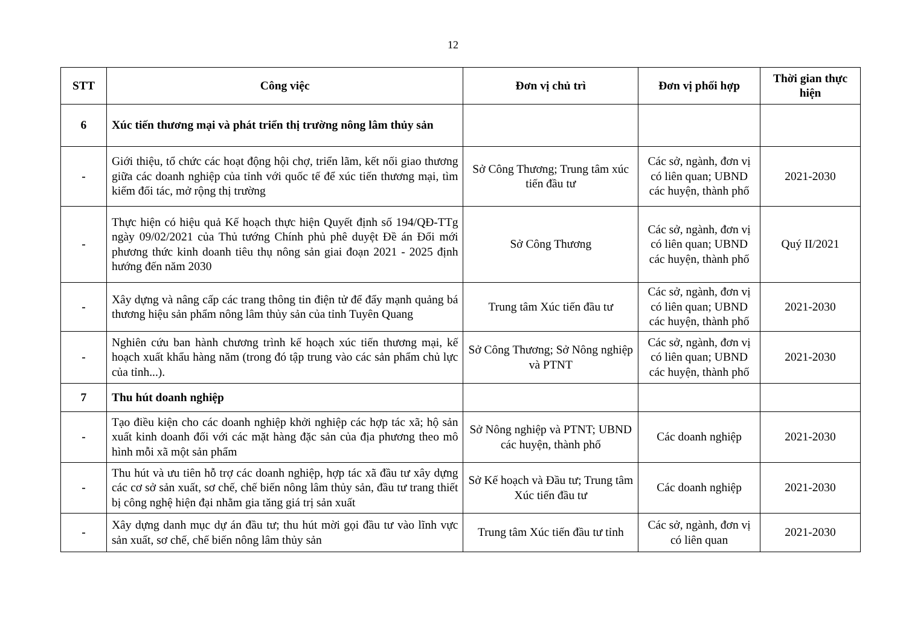12
| STT | Công việc | Đơn vị chủ trì | Đơn vị phối hợp | Thời gian thực hiện |
| --- | --- | --- | --- | --- |
| 6 | Xúc tiến thương mại và phát triển thị trường nông lâm thủy sản | | | |
| - | Giới thiệu, tổ chức các hoạt động hội chợ, triển lãm, kết nối giao thương giữa các doanh nghiệp của tỉnh với quốc tế để xúc tiến thương mại, tìm kiếm đối tác, mở rộng thị trường | Sở Công Thương; Trung tâm xúc tiến đầu tư | Các sở, ngành, đơn vị có liên quan; UBND các huyện, thành phố | 2021-2030 |
| - | Thực hiện có hiệu quả Kế hoạch thực hiện Quyết định số 194/QĐ-TTg ngày 09/02/2021 của Thủ tướng Chính phủ phê duyệt Đề án Đổi mới phương thức kinh doanh tiêu thụ nông sản giai đoạn 2021 - 2025 định hướng đến năm 2030 | Sở Công Thương | Các sở, ngành, đơn vị có liên quan; UBND các huyện, thành phố | Quý II/2021 |
| - | Xây dựng và nâng cấp các trang thông tin điện tử để đẩy mạnh quảng bá thương hiệu sản phẩm nông lâm thủy sản của tỉnh Tuyên Quang | Trung tâm Xúc tiến đầu tư | Các sở, ngành, đơn vị có liên quan; UBND các huyện, thành phố | 2021-2030 |
| - | Nghiên cứu ban hành chương trình kế hoạch xúc tiến thương mại, kế hoạch xuất khẩu hàng năm (trong đó tập trung vào các sản phẩm chủ lực của tỉnh...). | Sở Công Thương; Sở Nông nghiệp và PTNT | Các sở, ngành, đơn vị có liên quan; UBND các huyện, thành phố | 2021-2030 |
| 7 | Thu hút doanh nghiệp | | | |
| - | Tạo điều kiện cho các doanh nghiệp khởi nghiệp các hợp tác xã; hộ sản xuất kinh doanh đối với các mặt hàng đặc sản của địa phương theo mô hình mỗi xã một sản phẩm | Sở Nông nghiệp và PTNT; UBND các huyện, thành phố | Các doanh nghiệp | 2021-2030 |
| - | Thu hút và ưu tiên hỗ trợ các doanh nghiệp, hợp tác xã đầu tư xây dựng các cơ sở sản xuất, sơ chế, chế biến nông lâm thủy sản, đầu tư trang thiết bị công nghệ hiện đại nhằm gia tăng giá trị sản xuất | Sở Kế hoạch và Đầu tư; Trung tâm Xúc tiến đầu tư | Các doanh nghiệp | 2021-2030 |
| - | Xây dựng danh mục dự án đầu tư; thu hút mời gọi đầu tư vào lĩnh vực sản xuất, sơ chế, chế biến nông lâm thủy sản | Trung tâm Xúc tiến đầu tư tỉnh | Các sở, ngành, đơn vị có liên quan | 2021-2030 |